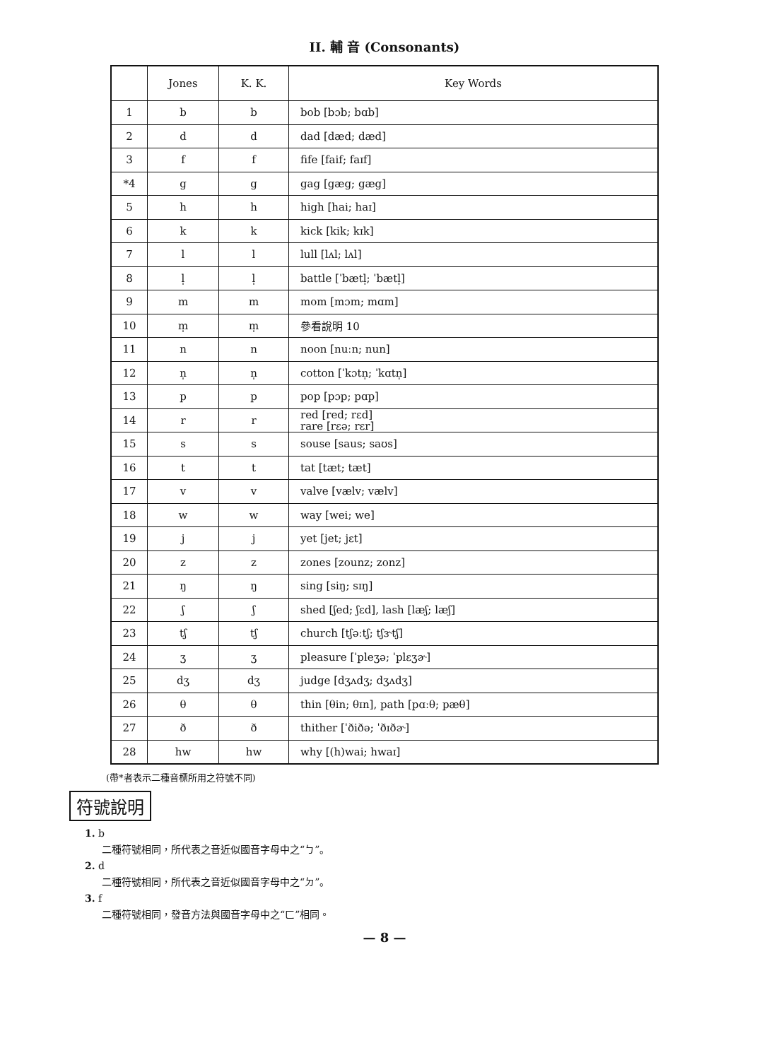II. 輔 音 (Consonants)
| | Jones | K. K. | Key Words |
| --- | --- | --- | --- |
| 1 | b | b | bob [bɔb; bɑb] |
| 2 | d | d | dad [dæd; dæd] |
| 3 | f | f | fife [faif; faɪf] |
| *4 | g | g | gag [gæg; gæg] |
| 5 | h | h | high [hai; haɪ] |
| 6 | k | k | kick [kik; kɪk] |
| 7 | l | l | lull [lʌl; lʌl] |
| 8 | l̩ | l̩ | battle [ˈbætl̩; ˈbætl̩] |
| 9 | m | m | mom [mɔm; mɑm] |
| 10 | m̩ | m̩ | 參看說明 10 |
| 11 | n | n | noon [nuːn; nun] |
| 12 | n̩ | n̩ | cotton [ˈkɔtn̩; ˈkɑtn̩] |
| 13 | p | p | pop [pɔp; pɑp] |
| 14 | r | r | red [red; rɛd] rare [rɛə; rɛr] |
| 15 | s | s | souse [saus; saʊs] |
| 16 | t | t | tat [tæt; tæt] |
| 17 | v | v | valve [vælv; vælv] |
| 18 | w | w | way [wei; we] |
| 19 | j | j | yet [jet; jɛt] |
| 20 | z | z | zones [zounz; zonz] |
| 21 | ŋ | ŋ | sing [siŋ; sɪŋ] |
| 22 | ʃ | ʃ | shed [ʃed; ʃɛd], lash [læʃ; læʃ] |
| 23 | tʃ | tʃ | church [tʃəːtʃ; tʃɝtʃ] |
| 24 | ʒ | ʒ | pleasure [ˈpleʒə; ˈplɛʒɚ] |
| 25 | dʒ | dʒ | judge [dʒʌdʒ; dʒʌdʒ] |
| 26 | θ | θ | thin [θin; θɪn], path [pɑːθ; pæθ] |
| 27 | ð | ð | thither [ˈðiðə; ˈðɪðɚ] |
| 28 | hw | hw | why [(h)wai; hwaɪ] |
(帶*者表示二種音標所用之符號不同)
符號說明
1. b
二種符號相同，所代表之音近似國音字母中之“ㄅ”。
2. d
二種符號相同，所代表之音近似國音字母中之“ㄉ”。
3. f
二種符號相同，發音方法與國音字母中之“ㄈ”相同。
— 8 —